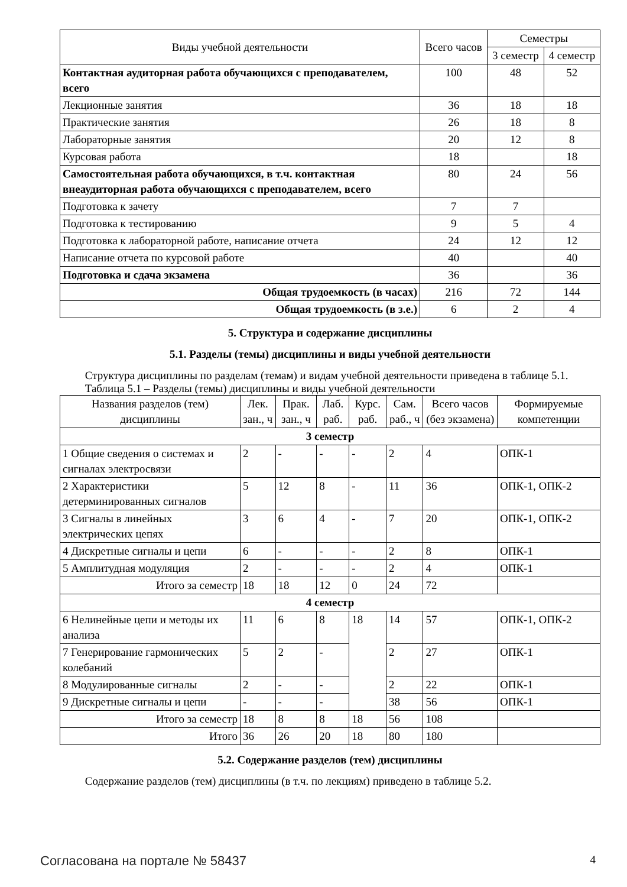| Виды учебной деятельности | Всего часов | Семестры | |
| --- | --- | --- | --- |
| | | 3 семестр | 4 семестр |
| Контактная аудиторная работа обучающихся с преподавателем, всего | 100 | 48 | 52 |
| Лекционные занятия | 36 | 18 | 18 |
| Практические занятия | 26 | 18 | 8 |
| Лабораторные занятия | 20 | 12 | 8 |
| Курсовая работа | 18 | | 18 |
| Самостоятельная работа обучающихся, в т.ч. контактная внеаудиторная работа обучающихся с преподавателем, всего | 80 | 24 | 56 |
| Подготовка к зачету | 7 | 7 | |
| Подготовка к тестированию | 9 | 5 | 4 |
| Подготовка к лабораторной работе, написание отчета | 24 | 12 | 12 |
| Написание отчета по курсовой работе | 40 | | 40 |
| Подготовка и сдача экзамена | 36 | | 36 |
| Общая трудоемкость (в часах) | 216 | 72 | 144 |
| Общая трудоемкость (в з.е.) | 6 | 2 | 4 |
5. Структура и содержание дисциплины
5.1. Разделы (темы) дисциплины и виды учебной деятельности
Структура дисциплины по разделам (темам) и видам учебной деятельности приведена в таблице 5.1.
Таблица 5.1 – Разделы (темы) дисциплины и виды учебной деятельности
| Названия разделов (тем) дисциплины | Лек. зан., ч | Прак. зан., ч | Лаб. раб. | Курс. раб. | Сам. раб., ч | Всего часов (без экзамена) | Формируемые компетенции |
| --- | --- | --- | --- | --- | --- | --- | --- |
| 3 семестр | | | | | | | |
| 1 Общие сведения о системах и сигналах электросвязи | 2 | - | - | - | 2 | 4 | ОПК-1 |
| 2 Характеристики детерминированных сигналов | 5 | 12 | 8 | - | 11 | 36 | ОПК-1, ОПК-2 |
| 3 Сигналы в линейных электрических цепях | 3 | 6 | 4 | - | 7 | 20 | ОПК-1, ОПК-2 |
| 4 Дискретные сигналы и цепи | 6 | - | - | - | 2 | 8 | ОПК-1 |
| 5 Амплитудная модуляция | 2 | - | - | - | 2 | 4 | ОПК-1 |
| Итого за семестр | 18 | 18 | 12 | 0 | 24 | 72 | |
| 4 семестр | | | | | | | |
| 6 Нелинейные цепи и методы их анализа | 11 | 6 | 8 | 18 | 14 | 57 | ОПК-1, ОПК-2 |
| 7 Генерирование гармонических колебаний | 5 | 2 | - | | 2 | 27 | ОПК-1 |
| 8 Модулированные сигналы | 2 | - | - | | 2 | 22 | ОПК-1 |
| 9 Дискретные сигналы и цепи | - | - | - | | 38 | 56 | ОПК-1 |
| Итого за семестр | 18 | 8 | 8 | 18 | 56 | 108 | |
| Итого | 36 | 26 | 20 | 18 | 80 | 180 | |
5.2. Содержание разделов (тем) дисциплины
Содержание разделов (тем) дисциплины (в т.ч. по лекциям) приведено в таблице 5.2.
Согласована на портале № 58437 4